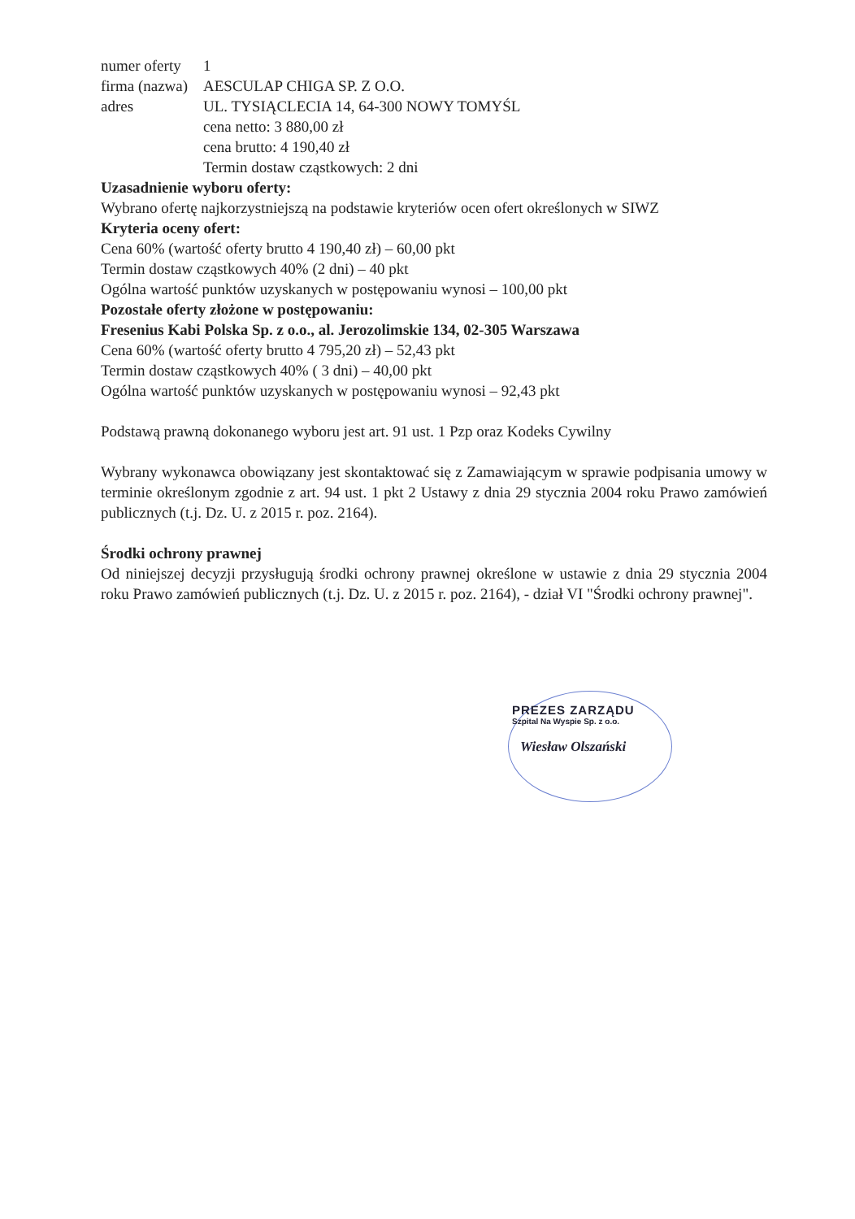numer oferty 1
firma (nazwa) AESCULAP CHIGA SP. Z O.O.
adres UL. TYSIĄCLECIA 14, 64-300 NOWY TOMYŚL
cena netto: 3 880,00 zł
cena brutto: 4 190,40 zł
Termin dostaw cząstkowych: 2 dni
Uzasadnienie wyboru oferty:
Wybrano ofertę najkorzystniejszą na podstawie kryteriów ocen ofert określonych w SIWZ
Kryteria oceny ofert:
Cena 60% (wartość oferty brutto 4 190,40 zł) – 60,00 pkt
Termin dostaw cząstkowych 40% (2 dni) – 40 pkt
Ogólna wartość punktów uzyskanych w postępowaniu wynosi – 100,00 pkt
Pozostałe oferty złożone w postępowaniu:
Fresenius Kabi Polska Sp. z o.o., al. Jerozolimskie 134, 02-305 Warszawa
Cena 60% (wartość oferty brutto 4 795,20 zł) – 52,43 pkt
Termin dostaw cząstkowych 40% ( 3 dni) – 40,00 pkt
Ogólna wartość punktów uzyskanych w postępowaniu wynosi – 92,43 pkt
Podstawą prawną dokonanego wyboru jest art. 91 ust. 1 Pzp oraz Kodeks Cywilny
Wybrany wykonawca obowiązany jest skontaktować się z Zamawiającym w sprawie podpisania umowy w terminie określonym zgodnie z art. 94 ust. 1 pkt 2 Ustawy z dnia 29 stycznia 2004 roku Prawo zamówień publicznych (t.j. Dz. U. z 2015 r. poz. 2164).
Środki ochrony prawnej
Od niniejszej decyzji przysługują środki ochrony prawnej określone w ustawie z dnia 29 stycznia 2004 roku Prawo zamówień publicznych (t.j. Dz. U. z 2015 r. poz. 2164), - dział VI "Środki ochrony prawnej".
PREZES ZARZĄDU
Szpital Na Wyspie Sp. z o.o.
Wiesław Olszański